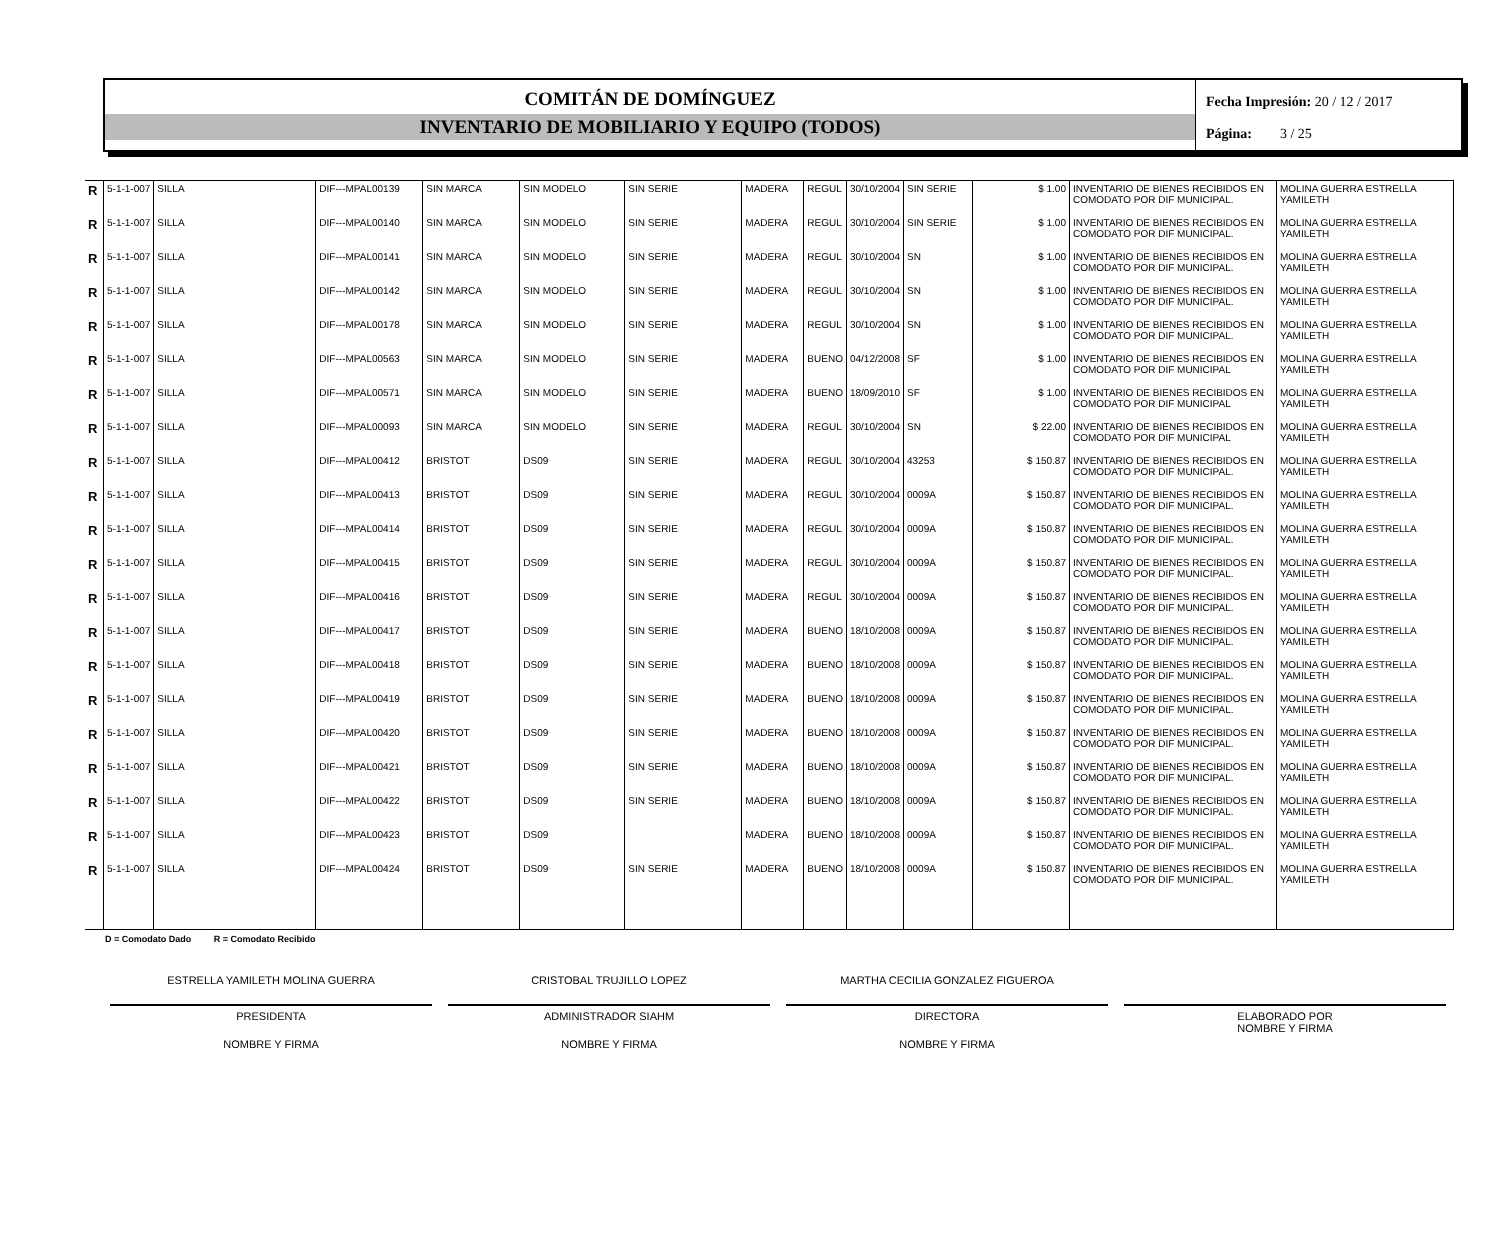COMITÁN DE DOMÍNGUEZ
INVENTARIO DE MOBILIARIO Y EQUIPO (TODOS)
Fecha Impresión: 20 / 12 / 2017
Página: 3 / 25
| R | 5-1-1-007 | SILLA | DIF---MPAL00139 | SIN MARCA | SIN MODELO | SIN SERIE | MADERA | REGUL | 30/10/2004 | SIN SERIE | $ 1.00 | INVENTARIO DE BIENES RECIBIDOS EN COMODATO POR DIF MUNICIPAL. | MOLINA GUERRA ESTRELLA YAMILETH |
| R | 5-1-1-007 | SILLA | DIF---MPAL00140 | SIN MARCA | SIN MODELO | SIN SERIE | MADERA | REGUL | 30/10/2004 | SIN SERIE | $ 1.00 | INVENTARIO DE BIENES RECIBIDOS EN COMODATO POR DIF MUNICIPAL. | MOLINA GUERRA ESTRELLA YAMILETH |
| R | 5-1-1-007 | SILLA | DIF---MPAL00141 | SIN MARCA | SIN MODELO | SIN SERIE | MADERA | REGUL | 30/10/2004 | SN | $ 1.00 | INVENTARIO DE BIENES RECIBIDOS EN COMODATO POR DIF MUNICIPAL. | MOLINA GUERRA ESTRELLA YAMILETH |
| R | 5-1-1-007 | SILLA | DIF---MPAL00142 | SIN MARCA | SIN MODELO | SIN SERIE | MADERA | REGUL | 30/10/2004 | SN | $ 1.00 | INVENTARIO DE BIENES RECIBIDOS EN COMODATO POR DIF MUNICIPAL. | MOLINA GUERRA ESTRELLA YAMILETH |
| R | 5-1-1-007 | SILLA | DIF---MPAL00178 | SIN MARCA | SIN MODELO | SIN SERIE | MADERA | REGUL | 30/10/2004 | SN | $ 1.00 | INVENTARIO DE BIENES RECIBIDOS EN COMODATO POR DIF MUNICIPAL. | MOLINA GUERRA ESTRELLA YAMILETH |
| R | 5-1-1-007 | SILLA | DIF---MPAL00563 | SIN MARCA | SIN MODELO | SIN SERIE | MADERA | BUENO | 04/12/2008 | SF | $ 1.00 | INVENTARIO DE BIENES RECIBIDOS EN COMODATO POR DIF MUNICIPAL | MOLINA GUERRA ESTRELLA YAMILETH |
| R | 5-1-1-007 | SILLA | DIF---MPAL00571 | SIN MARCA | SIN MODELO | SIN SERIE | MADERA | BUENO | 18/09/2010 | SF | $ 1.00 | INVENTARIO DE BIENES RECIBIDOS EN COMODATO POR DIF MUNICIPAL | MOLINA GUERRA ESTRELLA YAMILETH |
| R | 5-1-1-007 | SILLA | DIF---MPAL00093 | SIN MARCA | SIN MODELO | SIN SERIE | MADERA | REGUL | 30/10/2004 | SN | $ 22.00 | INVENTARIO DE BIENES RECIBIDOS EN COMODATO POR DIF MUNICIPAL | MOLINA GUERRA ESTRELLA YAMILETH |
| R | 5-1-1-007 | SILLA | DIF---MPAL00412 | BRISTOT | DS09 | SIN SERIE | MADERA | REGUL | 30/10/2004 | 43253 | $ 150.87 | INVENTARIO DE BIENES RECIBIDOS EN COMODATO POR DIF MUNICIPAL. | MOLINA GUERRA ESTRELLA YAMILETH |
| R | 5-1-1-007 | SILLA | DIF---MPAL00413 | BRISTOT | DS09 | SIN SERIE | MADERA | REGUL | 30/10/2004 | 0009A | $ 150.87 | INVENTARIO DE BIENES RECIBIDOS EN COMODATO POR DIF MUNICIPAL. | MOLINA GUERRA ESTRELLA YAMILETH |
| R | 5-1-1-007 | SILLA | DIF---MPAL00414 | BRISTOT | DS09 | SIN SERIE | MADERA | REGUL | 30/10/2004 | 0009A | $ 150.87 | INVENTARIO DE BIENES RECIBIDOS EN COMODATO POR DIF MUNICIPAL. | MOLINA GUERRA ESTRELLA YAMILETH |
| R | 5-1-1-007 | SILLA | DIF---MPAL00415 | BRISTOT | DS09 | SIN SERIE | MADERA | REGUL | 30/10/2004 | 0009A | $ 150.87 | INVENTARIO DE BIENES RECIBIDOS EN COMODATO POR DIF MUNICIPAL. | MOLINA GUERRA ESTRELLA YAMILETH |
| R | 5-1-1-007 | SILLA | DIF---MPAL00416 | BRISTOT | DS09 | SIN SERIE | MADERA | REGUL | 30/10/2004 | 0009A | $ 150.87 | INVENTARIO DE BIENES RECIBIDOS EN COMODATO POR DIF MUNICIPAL. | MOLINA GUERRA ESTRELLA YAMILETH |
| R | 5-1-1-007 | SILLA | DIF---MPAL00417 | BRISTOT | DS09 | SIN SERIE | MADERA | BUENO | 18/10/2008 | 0009A | $ 150.87 | INVENTARIO DE BIENES RECIBIDOS EN COMODATO POR DIF MUNICIPAL. | MOLINA GUERRA ESTRELLA YAMILETH |
| R | 5-1-1-007 | SILLA | DIF---MPAL00418 | BRISTOT | DS09 | SIN SERIE | MADERA | BUENO | 18/10/2008 | 0009A | $ 150.87 | INVENTARIO DE BIENES RECIBIDOS EN COMODATO POR DIF MUNICIPAL. | MOLINA GUERRA ESTRELLA YAMILETH |
| R | 5-1-1-007 | SILLA | DIF---MPAL00419 | BRISTOT | DS09 | SIN SERIE | MADERA | BUENO | 18/10/2008 | 0009A | $ 150.87 | INVENTARIO DE BIENES RECIBIDOS EN COMODATO POR DIF MUNICIPAL. | MOLINA GUERRA ESTRELLA YAMILETH |
| R | 5-1-1-007 | SILLA | DIF---MPAL00420 | BRISTOT | DS09 | SIN SERIE | MADERA | BUENO | 18/10/2008 | 0009A | $ 150.87 | INVENTARIO DE BIENES RECIBIDOS EN COMODATO POR DIF MUNICIPAL. | MOLINA GUERRA ESTRELLA YAMILETH |
| R | 5-1-1-007 | SILLA | DIF---MPAL00421 | BRISTOT | DS09 | SIN SERIE | MADERA | BUENO | 18/10/2008 | 0009A | $ 150.87 | INVENTARIO DE BIENES RECIBIDOS EN COMODATO POR DIF MUNICIPAL. | MOLINA GUERRA ESTRELLA YAMILETH |
| R | 5-1-1-007 | SILLA | DIF---MPAL00422 | BRISTOT | DS09 | SIN SERIE | MADERA | BUENO | 18/10/2008 | 0009A | $ 150.87 | INVENTARIO DE BIENES RECIBIDOS EN COMODATO POR DIF MUNICIPAL. | MOLINA GUERRA ESTRELLA YAMILETH |
| R | 5-1-1-007 | SILLA | DIF---MPAL00423 | BRISTOT | DS09 | | MADERA | BUENO | 18/10/2008 | 0009A | $ 150.87 | INVENTARIO DE BIENES RECIBIDOS EN COMODATO POR DIF MUNICIPAL. | MOLINA GUERRA ESTRELLA YAMILETH |
| R | 5-1-1-007 | SILLA | DIF---MPAL00424 | BRISTOT | DS09 | SIN SERIE | MADERA | BUENO | 18/10/2008 | 0009A | $ 150.87 | INVENTARIO DE BIENES RECIBIDOS EN COMODATO POR DIF MUNICIPAL. | MOLINA GUERRA ESTRELLA YAMILETH |
D = Comodato Dado R = Comodato Recibido
ESTRELLA YAMILETH MOLINA GUERRA
PRESIDENTA
NOMBRE Y FIRMA
CRISTOBAL TRUJILLO LOPEZ
ADMINISTRADOR SIAHM
NOMBRE Y FIRMA
MARTHA CECILIA GONZALEZ FIGUEROA
DIRECTORA
NOMBRE Y FIRMA
ELABORADO POR
NOMBRE Y FIRMA